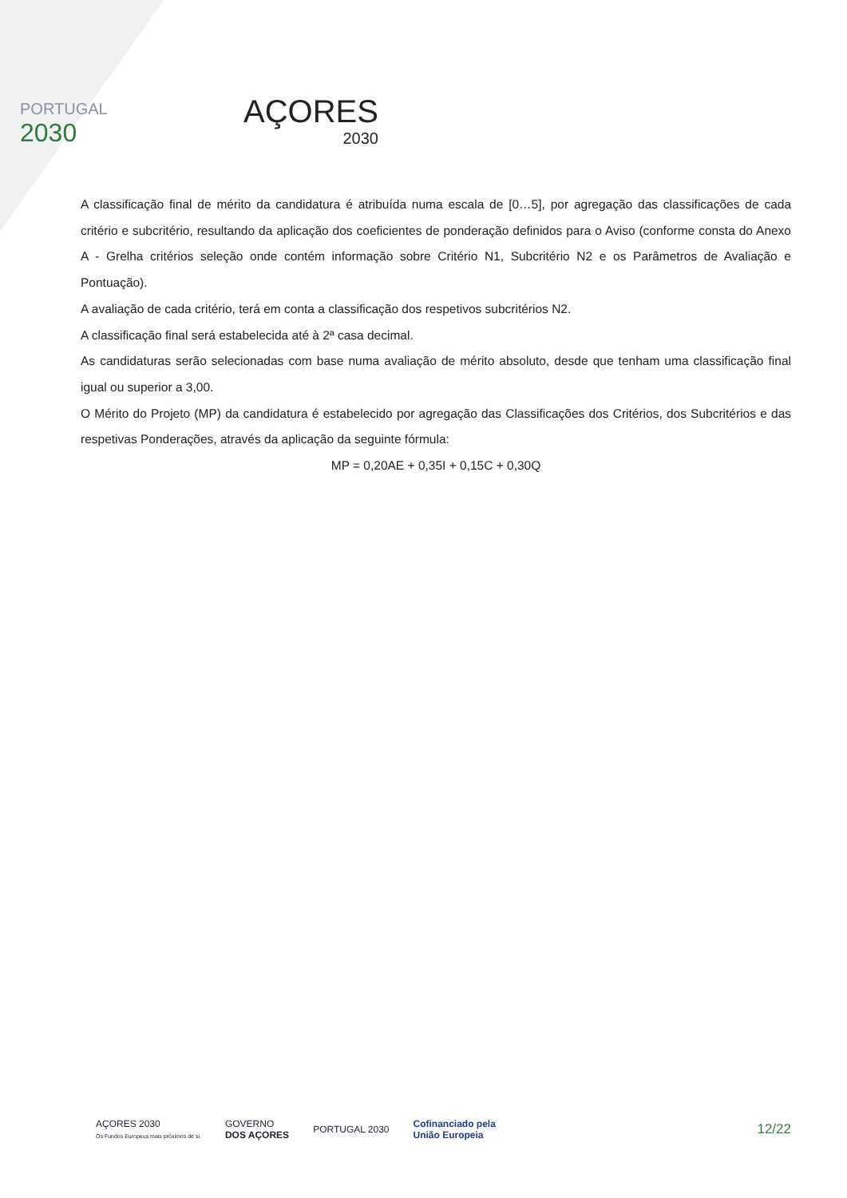PORTUGAL
2030
AÇORES
2030
A classificação final de mérito da candidatura é atribuída numa escala de [0…5], por agregação das classificações de cada critério e subcritério, resultando da aplicação dos coeficientes de ponderação definidos para o Aviso (conforme consta do Anexo A - Grelha critérios seleção onde contém informação sobre Critério N1, Subcritério N2 e os Parâmetros de Avaliação e Pontuação).
A avaliação de cada critério, terá em conta a classificação dos respetivos subcritérios N2.
A classificação final será estabelecida até à 2ª casa decimal.
As candidaturas serão selecionadas com base numa avaliação de mérito absoluto, desde que tenham uma classificação final igual ou superior a 3,00.
O Mérito do Projeto (MP) da candidatura é estabelecido por agregação das Classificações dos Critérios, dos Subcritérios e das respetivas Ponderações, através da aplicação da seguinte fórmula:
MP = 0,20AE + 0,35I + 0,15C + 0,30Q
AÇORES 2030
Os Fundos Europeus mais próximos de si.
GOVERNO
DOS AÇORES
PORTUGAL 2030
Cofinanciado pela
União Europeia
12/22